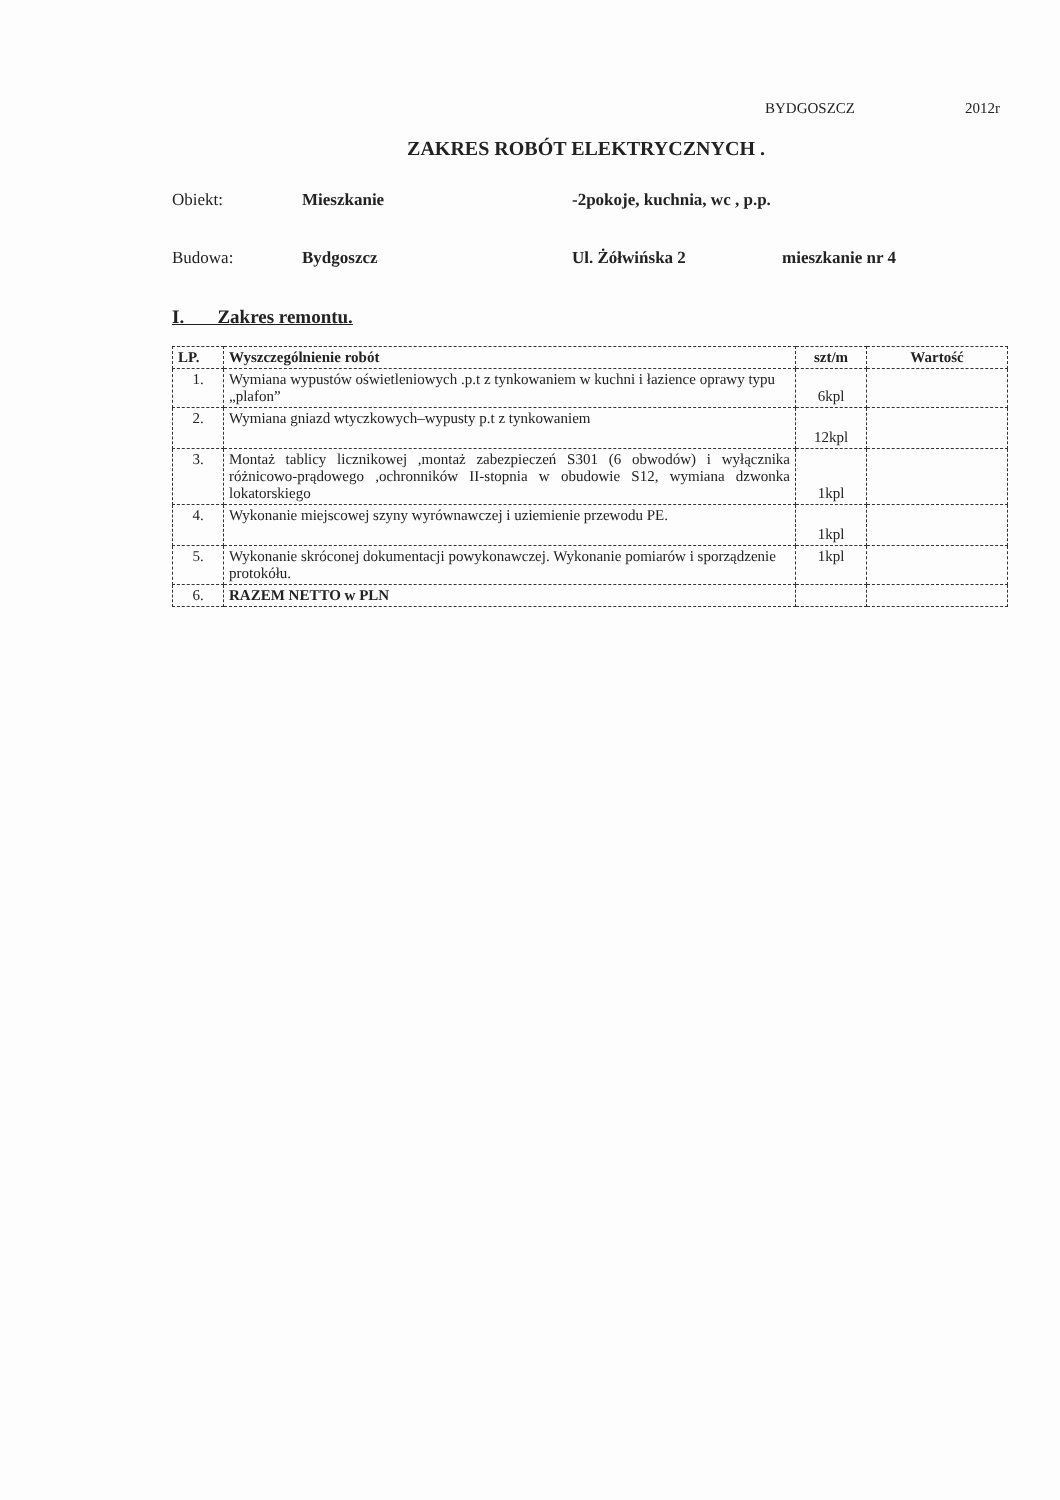BYDGOSZCZ 2012r
ZAKRES ROBÓT ELEKTRYCZNYCH .
Obiekt: Mieszkanie -2pokoje, kuchnia, wc , p.p.
Budowa: Bydgoszcz Ul. Żółwińska 2 mieszkanie nr 4
I. Zakres remontu.
| LP. | Wyszczególnienie robót | szt/m | Wartość |
| --- | --- | --- | --- |
| 1. | Wymiana wypustów oświetleniowych .p.t z tynkowaniem w kuchni i łazience oprawy typu „plafon” | 6kpl | |
| 2. | Wymiana gniazd wtyczkowych–wypusty p.t z tynkowaniem | 12kpl | |
| 3. | Montaż tablicy licznikowej ,montaż zabezpieczeń S301 (6 obwodów) i wyłącznika różnicowo-prądowego ,ochronników II-stopnia w obudowie S12, wymiana dzwonka lokatorskiego | 1kpl | |
| 4. | Wykonanie miejscowej szyny wyrównawczej i uziemienie przewodu PE. | 1kpl | |
| 5. | Wykonanie skróconej dokumentacji powykonawczej. Wykonanie pomiarów i sporządzenie protokółu. | 1kpl | |
| 6. | RAZEM NETTO w PLN | | |